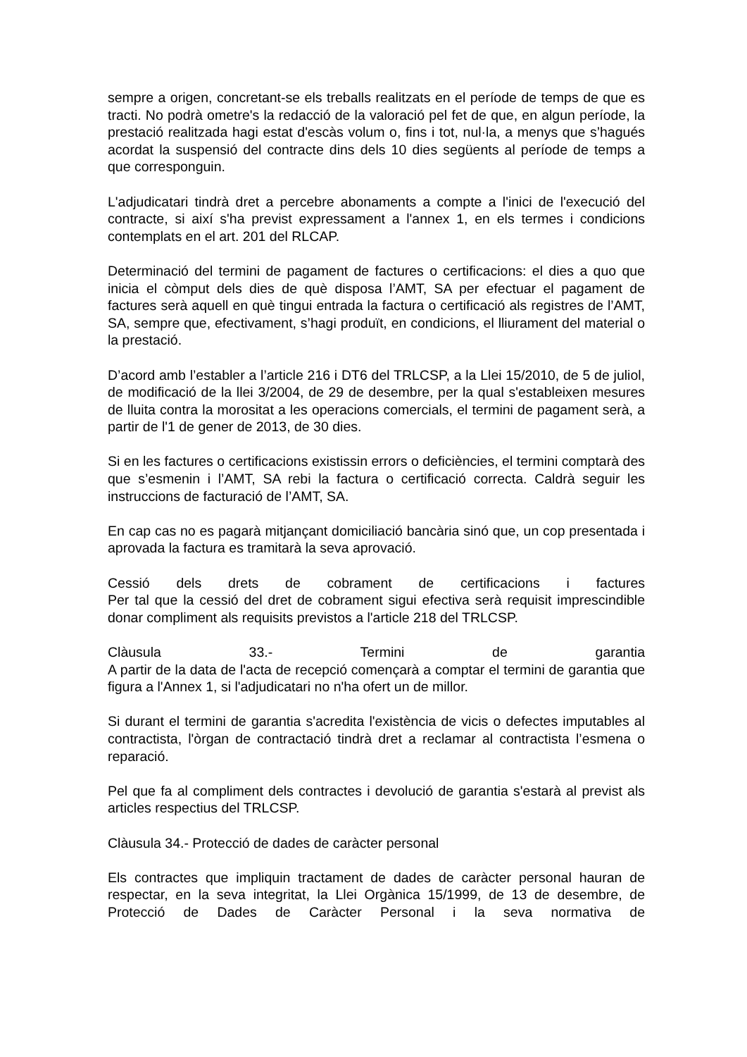sempre a origen, concretant-se els treballs realitzats en el període de temps de que es tracti. No podrà ometre's la redacció de la valoració pel fet de que, en algun període, la prestació realitzada hagi estat d'escàs volum o, fins i tot, nul·la, a menys que s’hagués acordat la suspensió del contracte dins dels 10 dies següents al període de temps a que corresponguin.
L'adjudicatari tindrà dret a percebre abonaments a compte a l'inici de l'execució del contracte, si així s'ha previst expressament a l'annex 1, en els termes i condicions contemplats en el art. 201 del RLCAP.
Determinació del termini de pagament de factures o certificacions: el dies a quo que inicia el còmput dels dies de què disposa l’AMT, SA per efectuar el pagament de factures serà aquell en què tingui entrada la factura o certificació als registres de l’AMT, SA, sempre que, efectivament, s’hagi produït, en condicions, el lliurament del material o la prestació.
D’acord amb l’establer a l’article 216 i DT6 del TRLCSP, a la Llei 15/2010, de 5 de juliol, de modificació de la llei 3/2004, de 29 de desembre, per la qual s'estableixen mesures de lluita contra la morositat a les operacions comercials, el termini de pagament serà, a partir de l'1 de gener de 2013, de 30 dies.
Si en les factures o certificacions existissin errors o deficiències, el termini comptarà des que s’esmenin i l’AMT, SA rebi la factura o certificació correcta. Caldrà seguir les instruccions de facturació de l’AMT, SA.
En cap cas no es pagarà mitjançant domiciliació bancària sinó que, un cop presentada i aprovada la factura es tramitarà la seva aprovació.
Cessió dels drets de cobrament de certificacions i factures
Per tal que la cessió del dret de cobrament sigui efectiva serà requisit imprescindible donar compliment als requisits previstos a l'article 218 del TRLCSP.
Clàusula 33.- Termini de garantia
A partir de la data de l'acta de recepció començarà a comptar el termini de garantia que figura a l'Annex 1, si l'adjudicatari no n'ha ofert un de millor.
Si durant el termini de garantia s'acredita l'existència de vicis o defectes imputables al contractista, l'òrgan de contractació tindrà dret a reclamar al contractista l’esmena o reparació.
Pel que fa al compliment dels contractes i devolució de garantia s'estarà al previst als articles respectius del TRLCSP.
Clàusula 34.- Protecció de dades de caràcter personal
Els contractes que impliquin tractament de dades de caràcter personal hauran de respectar, en la seva integritat, la Llei Orgànica 15/1999, de 13 de desembre, de Protecció de Dades de Caràcter Personal i la seva normativa de